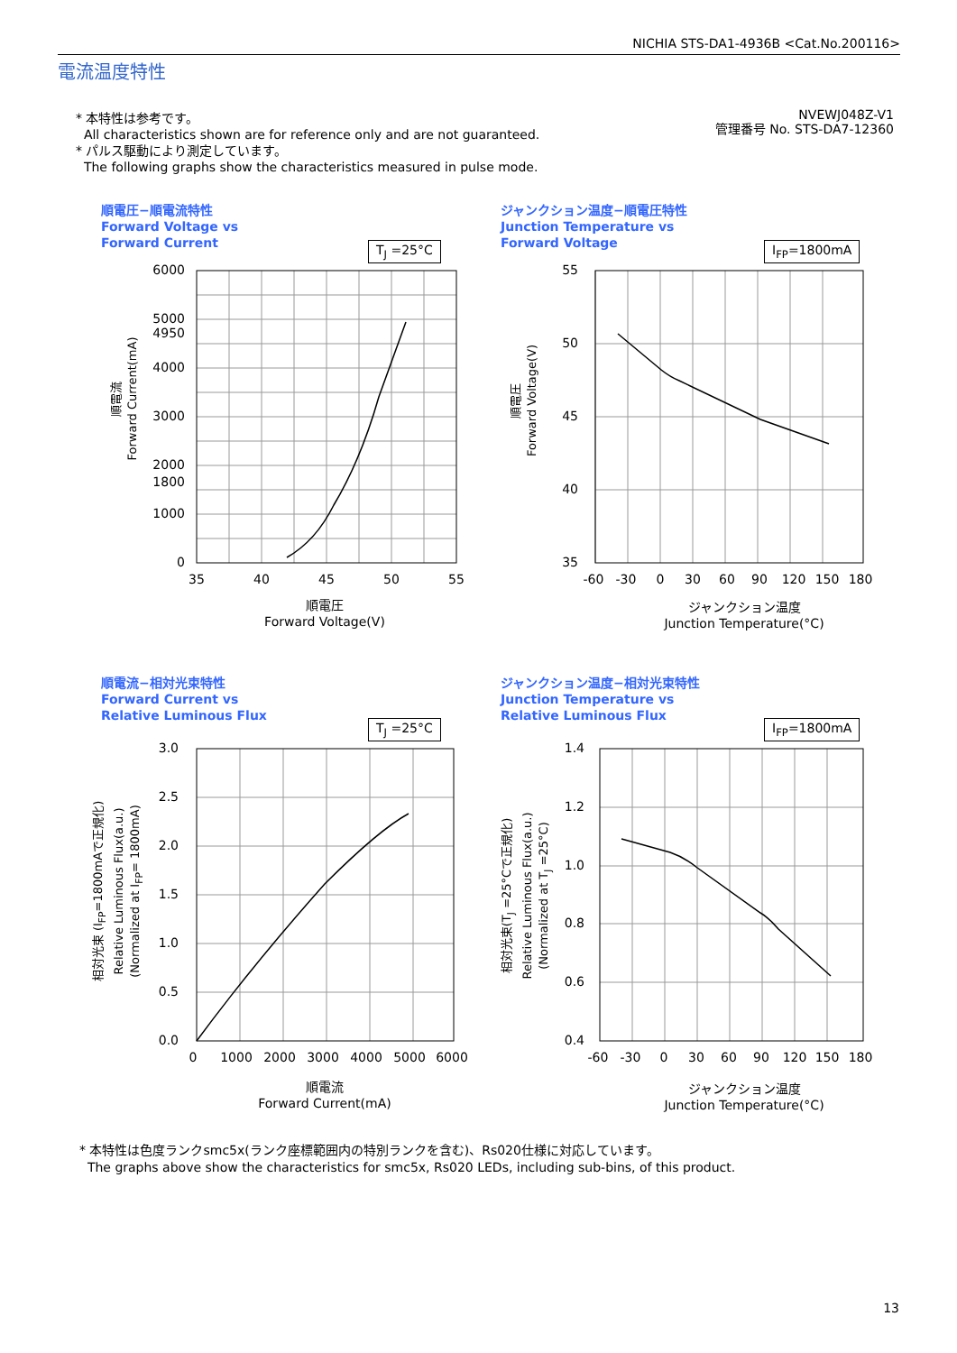NICHIA STS-DA1-4936B <Cat.No.200116>
電流温度特性
* 本特性は参考です。
All characteristics shown are for reference only and are not guaranteed.
* パルス駆動により測定しています。
The following graphs show the characteristics measured in pulse mode.
NVEWJ048Z-V1
管理番号 No. STS-DA7-12360
順電圧−順電流特性
Forward Voltage vs
Forward Current
T<sub>J</sub> =25°C
6000
5000
4950
4000
3000
2000
1800
1000
0
35
40
45
50
55
順電圧
Forward Voltage(V)
順電流
Forward Current(mA)
ジャンクション温度−順電圧特性
Junction Temperature vs
Forward Voltage
I<sub>FP</sub>=1800mA
55
50
45
40
35
-60
-30
0
30
60
90
120
150
180
ジャンクション温度
Junction Temperature(°C)
順電圧
Forward Voltage(V)
順電流−相対光束特性
Forward Current vs
Relative Luminous Flux
T<sub>J</sub> =25°C
3.0
2.5
2.0
1.5
1.0
0.5
0.0
0
1000
2000
3000
4000
5000
6000
順電流
Forward Current(mA)
相対光束 (I<sub>FP</sub>=1800mAで正規化)
Relative Luminous Flux(a.u.)
(Normalized at I<sub>FP</sub>= 1800mA)
ジャンクション温度−相対光束特性
Junction Temperature vs
Relative Luminous Flux
I<sub>FP</sub>=1800mA
1.4
1.2
1.0
0.8
0.6
0.4
-60
-30
0
30
60
90
120
150
180
ジャンクション温度
Junction Temperature(°C)
相対光束(T<sub>J</sub> =25°Cで正規化)
Relative Luminous Flux(a.u.)
(Normalized at T<sub>J</sub> =25°C)
* 本特性は色度ランクsmc5x(ランク座標範囲内の特別ランクを含む)、Rs020仕様に対応しています。
The graphs above show the characteristics for smc5x, Rs020 LEDs, including sub-bins, of this product.
13